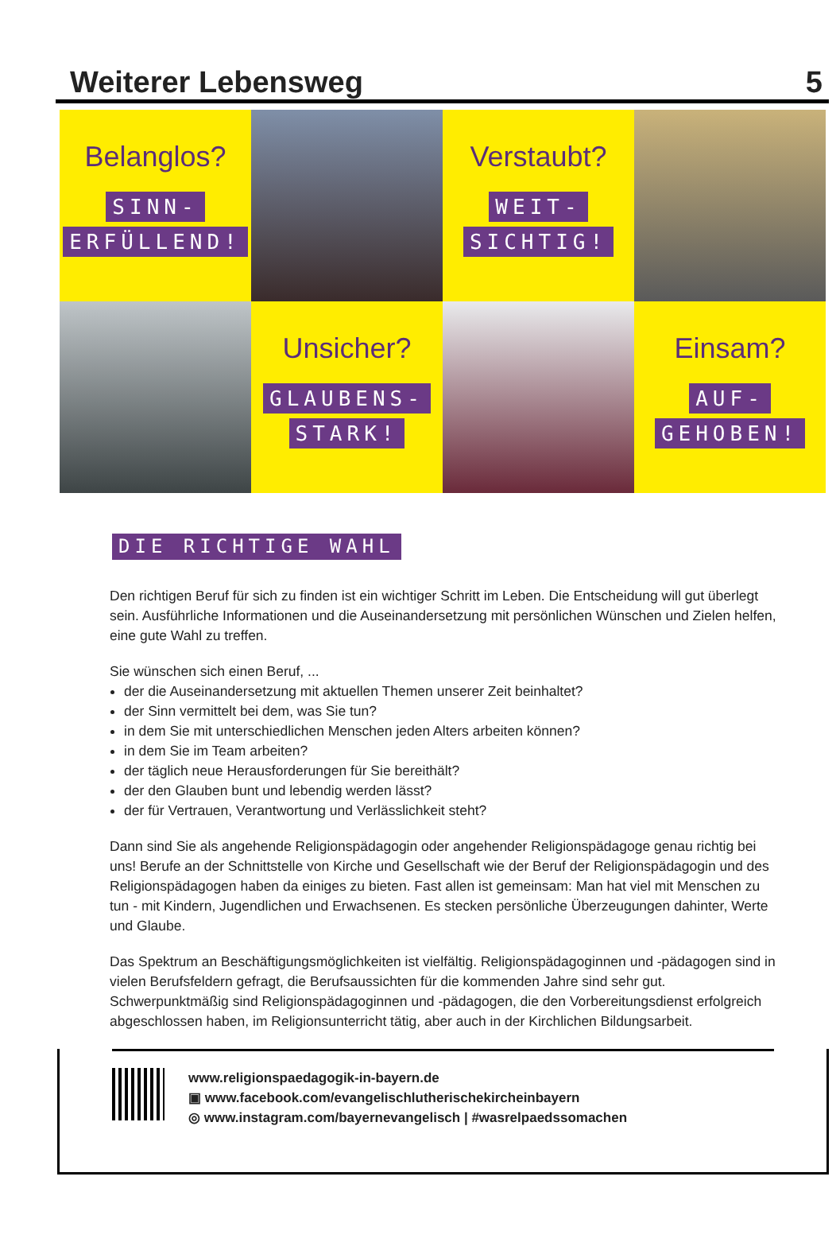Weiterer Lebensweg 5
Belanglos?
SINN-
ERFÜLLEND!
Verstaubt?
WEIT-
SICHTIG!
Unsicher?
GLAUBENS-
STARK!
Einsam?
AUF-
GEHOBEN!
DIE RICHTIGE WAHL
Den richtigen Beruf für sich zu finden ist ein wichtiger Schritt im Leben. Die Entscheidung will gut überlegt sein. Ausführliche Informationen und die Auseinandersetzung mit persönlichen Wünschen und Zielen helfen, eine gute Wahl zu treffen.
Sie wünschen sich einen Beruf, ...
der die Auseinandersetzung mit aktuellen Themen unserer Zeit beinhaltet?
der Sinn vermittelt bei dem, was Sie tun?
in dem Sie mit unterschiedlichen Menschen jeden Alters arbeiten können?
in dem Sie im Team arbeiten?
der täglich neue Herausforderungen für Sie bereithält?
der den Glauben bunt und lebendig werden lässt?
der für Vertrauen, Verantwortung und Verlässlichkeit steht?
Dann sind Sie als angehende Religionspädagogin oder angehender Religionspädagoge genau richtig bei uns! Berufe an der Schnittstelle von Kirche und Gesellschaft wie der Beruf der Religionspädagogin und des Religionspädagogen haben da einiges zu bieten. Fast allen ist gemeinsam: Man hat viel mit Menschen zu tun - mit Kindern, Jugendlichen und Erwachsenen. Es stecken persönliche Überzeugungen dahinter, Werte und Glaube.
Das Spektrum an Beschäftigungsmöglichkeiten ist vielfältig. Religionspädagoginnen und -pädagogen sind in vielen Berufsfeldern gefragt, die Berufsaussichten für die kommenden Jahre sind sehr gut. Schwerpunktmäßig sind Religionspädagoginnen und -pädagogen, die den Vorbereitungsdienst erfolgreich abgeschlossen haben, im Religionsunterricht tätig, aber auch in der Kirchlichen Bildungsarbeit.
www.religionspaedagogik-in-bayern.de
▣ www.facebook.com/evangelischlutherischekircheinbayern
◎ www.instagram.com/bayernevangelisch | #wasrelpaedssomachen